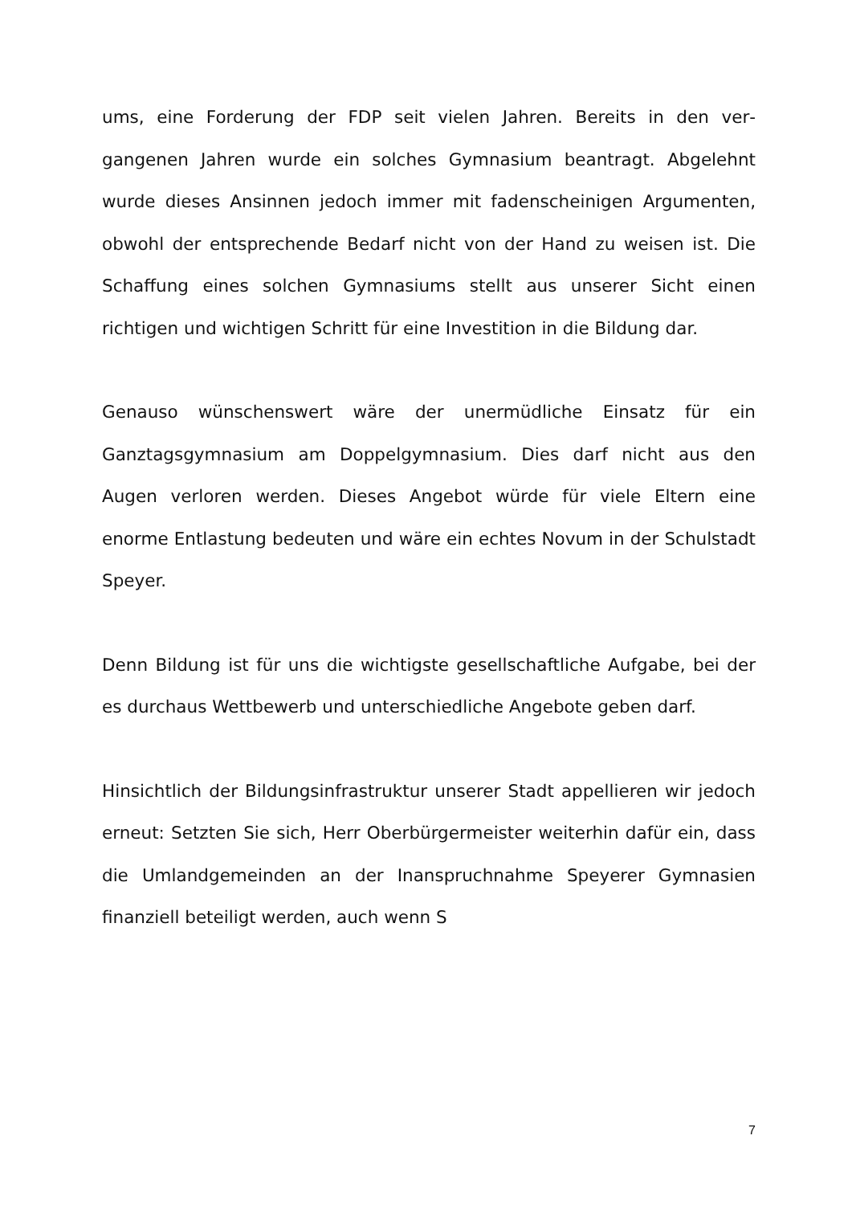ums, eine Forderung der FDP seit vielen Jahren. Bereits in den ver­gangenen Jahren wurde ein solches Gymnasium beantragt. Abge­lehnt wurde dieses Ansinnen jedoch immer mit fadenscheinigen Ar­gumenten, obwohl der entsprechende Bedarf nicht von der Hand zu weisen ist. Die Schaffung eines solchen Gymnasiums stellt aus unse­rer Sicht einen richtigen und wichtigen Schritt für eine Investition in die Bildung dar.
Genauso wünschenswert wäre der unermüdliche Einsatz für ein Ganztagsgymnasium am Doppelgymnasium. Dies darf nicht aus den Augen verloren werden. Dieses Angebot würde für viele Eltern eine enorme Entlastung bedeuten und wäre ein echtes Novum in der Schulstadt Speyer.
Denn Bildung ist für uns die wichtigste gesellschaftliche Aufgabe, bei der es durchaus Wettbewerb und unterschiedliche Angebote geben darf.
Hinsichtlich der Bildungsinfrastruktur unserer Stadt appellieren wir jedoch erneut: Setzten Sie sich, Herr Oberbürgermeister weiterhin dafür ein, dass die Umlandgemeinden an der Inanspruchnahme Speyerer Gymnasien finanziell beteiligt werden, auch wenn S
7